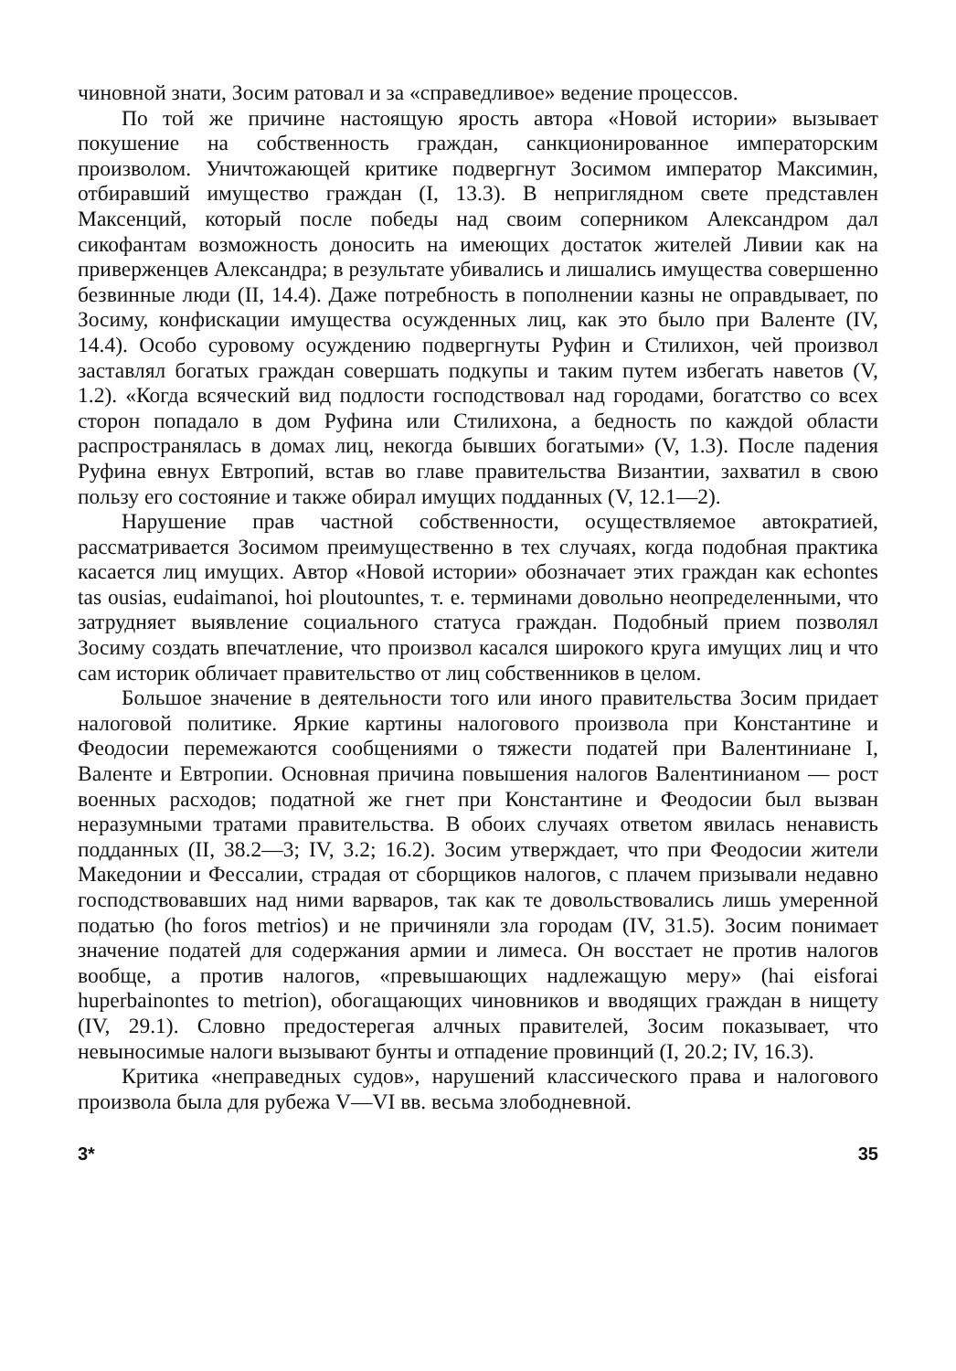чиновной знати, Зосим ратовал и за «справедливое» ведение процессов.
По той же причине настоящую ярость автора «Новой истории» вызывает покушение на собственность граждан, санкционированное императорским произволом. Уничтожающей критике подвергнут Зосимом император Максимин, отбиравший имущество граждан (I, 13.3). В неприглядном свете представлен Максенций, который после победы над своим соперником Александром дал сикофантам возможность доносить на имеющих достаток жителей Ливии как на приверженцев Александра; в результате убивались и лишались имущества совершенно безвинные люди (II, 14.4). Даже потребность в пополнении казны не оправдывает, по Зосиму, конфискации имущества осужденных лиц, как это было при Валенте (IV, 14.4). Особо суровому осуждению подвергнуты Руфин и Стилихон, чей произвол заставлял богатых граждан совершать подкупы и таким путем избегать наветов (V, 1.2). «Когда всяческий вид подлости господствовал над городами, богатство со всех сторон попадало в дом Руфина или Стилихона, а бедность по каждой области распространялась в домах лиц, некогда бывших богатыми» (V, 1.3). После падения Руфина евнух Евтропий, встав во главе правительства Византии, захватил в свою пользу его состояние и также обирал имущих подданных (V, 12.1—2).
Нарушение прав частной собственности, осуществляемое автократией, рассматривается Зосимом преимущественно в тех случаях, когда подобная практика касается лиц имущих. Автор «Новой истории» обозначает этих граждан как echontes tas ousias, eudaimanoi, hoi ploutountes, т. е. терминами довольно неопределенными, что затрудняет выявление социального статуса граждан. Подобный прием позволял Зосиму создать впечатление, что произвол касался широкого круга имущих лиц и что сам историк обличает правительство от лиц собственников в целом.
Большое значение в деятельности того или иного правительства Зосим придает налоговой политике. Яркие картины налогового произвола при Константине и Феодосии перемежаются сообщениями о тяжести податей при Валентиниане I, Валенте и Евтропии. Основная причина повышения налогов Валентинианом — рост военных расходов; податной же гнет при Константине и Феодосии был вызван неразумными тратами правительства. В обоих случаях ответом явилась ненависть подданных (II, 38.2—3; IV, 3.2; 16.2). Зосим утверждает, что при Феодосии жители Македонии и Фессалии, страдая от сборщиков налогов, с плачем призывали недавно господствовавших над ними варваров, так как те довольствовались лишь умеренной податью (ho foros metrios) и не причиняли зла городам (IV, 31.5). Зосим понимает значение податей для содержания армии и лимеса. Он восстает не против налогов вообще, а против налогов, «превышающих надлежащую меру» (hai eisforai huperbainontes to metrion), обогащающих чиновников и вводящих граждан в нищету (IV, 29.1). Словно предостерегая алчных правителей, Зосим показывает, что невыносимые налоги вызывают бунты и отпадение провинций (I, 20.2; IV, 16.3).
Критика «неправедных судов», нарушений классического права и налогового произвола была для рубежа V—VI вв. весьма злободневной.
3* 35